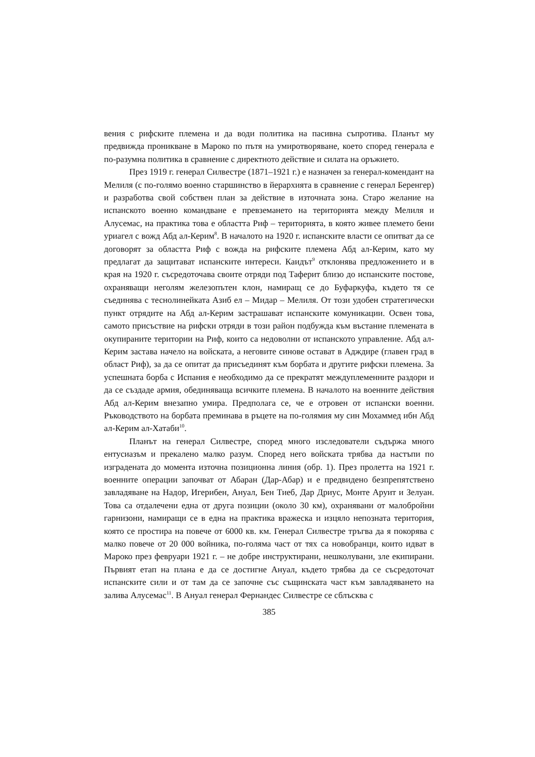вения с рифските племена и да води политика на пасивна съпротива. Планът му предвижда проникване в Мароко по пътя на умиротворяване, което според генерала е по-разумна политика в сравнение с директното действие и силата на оръжието.
През 1919 г. генерал Силвестре (1871–1921 г.) е назначен за генерал-комендант на Мелиля (с по-голямо военно старшинство в йерархията в сравнение с генерал Беренгер) и разработва свой собствен план за действие в източната зона. Старо желание на испанското военно командване е превземането на територията между Мелиля и Алусемас, на практика това е областта Риф – територията, в която живее племето бени уриагел с вожд Абд ал-Керим<sup>8</sup>. В началото на 1920 г. испанските власти се опитват да се договорят за областта Риф с вожда на рифските племена Абд ал-Керим, като му предлагат да защитават испанските интереси. Каидът<sup>9</sup> отклонява предложението и в края на 1920 г. съсредоточава своите отряди под Таферит близо до испанските постове, охраняващи неголям железопътен клон, намиращ се до Буфаркуфа, където тя се съединява с теснолинейката Азиб ел – Мидар – Мелиля. От този удобен стратегически пункт отрядите на Абд ал-Керим застрашават испанските комуникации. Освен това, самото присъствие на рифски отряди в този район подбужда към въстание племената в окупираните територии на Риф, които са недоволни от испанското управление. Абд ал-Керим застава начело на войската, а неговите синове остават в Адждире (главен град в област Риф), за да се опитат да присъединят към борбата и другите рифски племена. За успешната борба с Испания е необходимо да се прекратят междуплеменните раздори и да се създаде армия, обединяваща всичките племена. В началото на военните действия Абд ал-Керим внезапно умира. Предполага се, че е отровен от испански военни. Ръководството на борбата преминава в ръцете на по-голямия му син Мохаммед ибн Абд ал-Керим ал-Хатаби<sup>10</sup>.
Планът на генерал Силвестре, според много изследователи съдържа много ентусиазъм и прекалено малко разум. Според него войската трябва да настъпи по изградената до момента източна позиционна линия (обр. 1). През пролетта на 1921 г. военните операции започват от Абаран (Дар-Абар) и е предвидено безпрепятствено завладяване на Надор, Игерибен, Ануал, Бен Тиеб, Дар Дриус, Монте Аруит и Зелуан. Това са отдалечени една от друга позиции (около 30 км), охранявани от малобройни гарнизони, намиращи се в една на практика вражеска и изцяло непозната територия, която се простира на повече от 6000 кв. км. Генерал Силвестре тръгва да я покорява с малко повече от 20 000 войника, по-голяма част от тях са новобранци, които идват в Мароко през февруари 1921 г. – не добре инструктирани, нешколувани, зле екипирани. Първият етап на плана е да се достигне Ануал, където трябва да се съсредоточат испанските сили и от там да се започне със същинската част към завладяването на залива Алусемас<sup>11</sup>. В Ануал генерал Фернандес Силвестре се сблъсква с
385